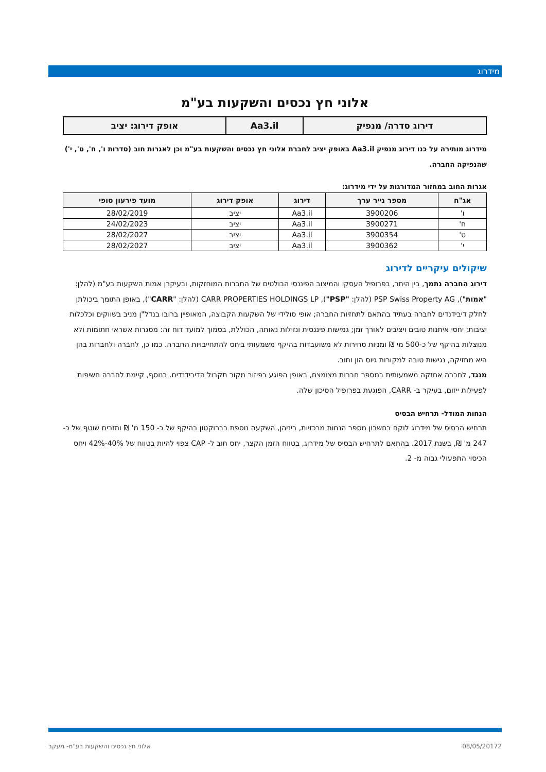מידרוג
אלוני חץ נכסים והשקעות בע"מ
| דירוג סדרה/ מנפיק | Aa3.il | אופק דירוג: יציב |
מידרוג מותירה על כנו דירוג מנפיק Aa3.il באופק יציב לחברת אלוני חץ נכסים והשקעות בע"מ וכן לאגרות חוב (סדרות ו', ח', ט', י') שהנפיקה החברה.
אגרות החוב במחזור המדורגות על ידי מידרוג:
| אג"ח | מספר נייר ערך | דירוג | אופק דירוג | מועד פירעון סופי |
| --- | --- | --- | --- | --- |
| ו' | 3900206 | Aa3.il | יציב | 28/02/2019 |
| ח' | 3900271 | Aa3.il | יציב | 24/02/2023 |
| ט' | 3900354 | Aa3.il | יציב | 28/02/2027 |
| י' | 3900362 | Aa3.il | יציב | 28/02/2027 |
שיקולים עיקריים לדירוג
דירוג החברה נתמך, בין היתר, בפרופיל העסקי והמיצוב הפיננסי הבולטים של החברות המוחזקות, ובעיקרן אמות השקעות בע"מ (להלן: "אמות"), PSP Swiss Property AG (להלן: "PSP"), CARR PROPERTIES HOLDINGS LP (להלן: "CARR"), באופן התומך ביכולתן לחלק דיבידנדים לחברה בעתיד בהתאם לתחזיות החברה; אופי סולידי של השקעות הקבוצה, המאופיין ברובו בנדל"ן מניב בשווקים וכלכלות יציבות; יחסי איתנות טובים ויציבים לאורך זמן; גמישות פיננסית ונזילות נאותה, הכוללת, בסמוך למועד דוח זה: מסגרות אשראי חתומות ולא מנוצלות בהיקף של כ-500 מי ₪ ומניות סחירות לא משועבדות בהיקף משמעותי ביחס להתחייבויות החברה. כמו כן, לחברה ולחברות בהן היא מחזיקה, נגישות טובה למקורות גיוס הון וחוב.
מנגד, לחברה אחזקה משמעותית במספר חברות מצומצם, באופן הפוגע בפיזור מקור תקבול הדיבידנדים. בנוסף, קיימת לחברה חשיפות לפעילות ייזום, בעיקר ב- CARR, הפוגעת בפרופיל הסיכון שלה.
הנחות המודל- תרחיש הבסיס
תרחיש הבסיס של מידרוג לוקח בחשבון מספר הנחות מרכזיות, ביניהן, השקעה נוספת בברוקטון בהיקף של כ- 150 מ' ₪ ותזרים שוטף של כ- 247 מ' ₪, בשנת 2017. בהתאם לתרחיש הבסיס של מידרוג, בטווח הזמן הקצר, יחס חוב ל- CAP צפוי להיות בטווח של 40%-42% ויחס הכיסוי התפעולי גבוה מ- 2.
2 08/05/2017 אלוני חץ נכסים והשקעות בע"מ- מעקב